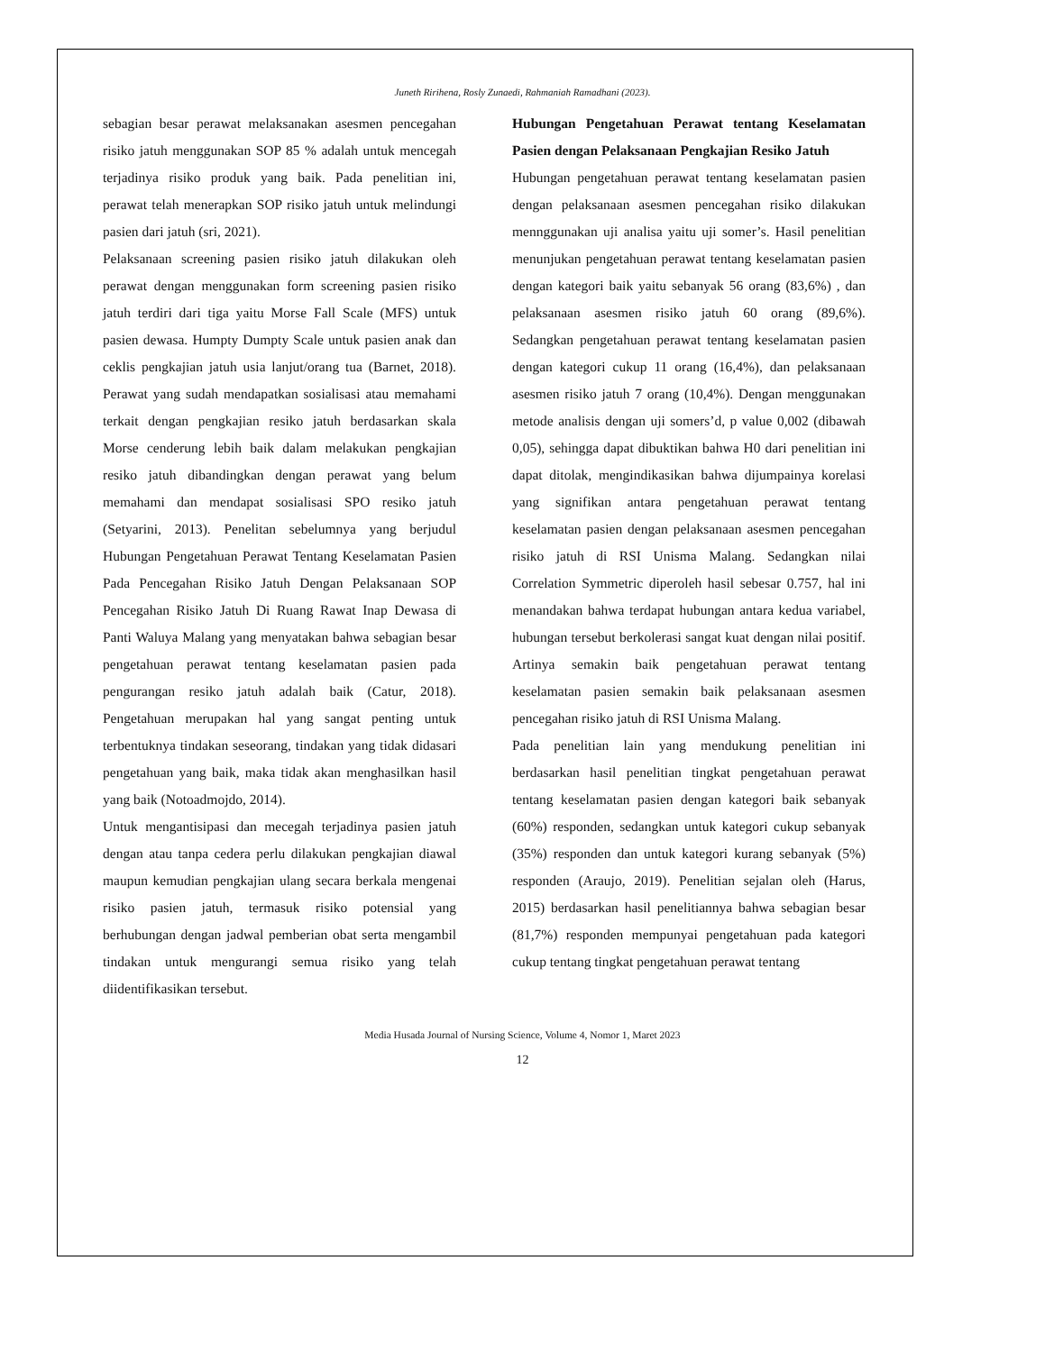Juneth Ririhena, Rosly Zunaedi, Rahmaniah Ramadhani (2023).
sebagian besar perawat melaksanakan asesmen pencegahan risiko jatuh menggunakan SOP 85 % adalah untuk mencegah terjadinya risiko produk yang baik. Pada penelitian ini, perawat telah menerapkan SOP risiko jatuh untuk melindungi pasien dari jatuh (sri, 2021).
Pelaksanaan screening pasien risiko jatuh dilakukan oleh perawat dengan menggunakan form screening pasien risiko jatuh terdiri dari tiga yaitu Morse Fall Scale (MFS) untuk pasien dewasa. Humpty Dumpty Scale untuk pasien anak dan ceklis pengkajian jatuh usia lanjut/orang tua (Barnet, 2018). Perawat yang sudah mendapatkan sosialisasi atau memahami terkait dengan pengkajian resiko jatuh berdasarkan skala Morse cenderung lebih baik dalam melakukan pengkajian resiko jatuh dibandingkan dengan perawat yang belum memahami dan mendapat sosialisasi SPO resiko jatuh (Setyarini, 2013). Penelitan sebelumnya yang berjudul Hubungan Pengetahuan Perawat Tentang Keselamatan Pasien Pada Pencegahan Risiko Jatuh Dengan Pelaksanaan SOP Pencegahan Risiko Jatuh Di Ruang Rawat Inap Dewasa di Panti Waluya Malang yang menyatakan bahwa sebagian besar pengetahuan perawat tentang keselamatan pasien pada pengurangan resiko jatuh adalah baik (Catur, 2018). Pengetahuan merupakan hal yang sangat penting untuk terbentuknya tindakan seseorang, tindakan yang tidak didasari pengetahuan yang baik, maka tidak akan menghasilkan hasil yang baik (Notoadmojdo, 2014).
Untuk mengantisipasi dan mecegah terjadinya pasien jatuh dengan atau tanpa cedera perlu dilakukan pengkajian diawal maupun kemudian pengkajian ulang secara berkala mengenai risiko pasien jatuh, termasuk risiko potensial yang berhubungan dengan jadwal pemberian obat serta mengambil tindakan untuk mengurangi semua risiko yang telah diidentifikasikan tersebut.
Hubungan Pengetahuan Perawat tentang Keselamatan Pasien dengan Pelaksanaan Pengkajian Resiko Jatuh
Hubungan pengetahuan perawat tentang keselamatan pasien dengan pelaksanaan asesmen pencegahan risiko dilakukan mennggunakan uji analisa yaitu uji somer’s. Hasil penelitian menunjukan pengetahuan perawat tentang keselamatan pasien dengan kategori baik yaitu sebanyak 56 orang (83,6%) , dan pelaksanaan asesmen risiko jatuh 60 orang (89,6%). Sedangkan pengetahuan perawat tentang keselamatan pasien dengan kategori cukup 11 orang (16,4%), dan pelaksanaan asesmen risiko jatuh 7 orang (10,4%). Dengan menggunakan metode analisis dengan uji somers’d, p value 0,002 (dibawah 0,05), sehingga dapat dibuktikan bahwa H0 dari penelitian ini dapat ditolak, mengindikasikan bahwa dijumpainya korelasi yang signifikan antara pengetahuan perawat tentang keselamatan pasien dengan pelaksanaan asesmen pencegahan risiko jatuh di RSI Unisma Malang. Sedangkan nilai Correlation Symmetric diperoleh hasil sebesar 0.757, hal ini menandakan bahwa terdapat hubungan antara kedua variabel, hubungan tersebut berkolerasi sangat kuat dengan nilai positif. Artinya semakin baik pengetahuan perawat tentang keselamatan pasien semakin baik pelaksanaan asesmen pencegahan risiko jatuh di RSI Unisma Malang.
Pada penelitian lain yang mendukung penelitian ini berdasarkan hasil penelitian tingkat pengetahuan perawat tentang keselamatan pasien dengan kategori baik sebanyak (60%) responden, sedangkan untuk kategori cukup sebanyak (35%) responden dan untuk kategori kurang sebanyak (5%) responden (Araujo, 2019). Penelitian sejalan oleh (Harus, 2015) berdasarkan hasil penelitiannya bahwa sebagian besar (81,7%) responden mempunyai pengetahuan pada kategori cukup tentang tingkat pengetahuan perawat tentang
Media Husada Journal of Nursing Science, Volume 4, Nomor 1, Maret 2023
12